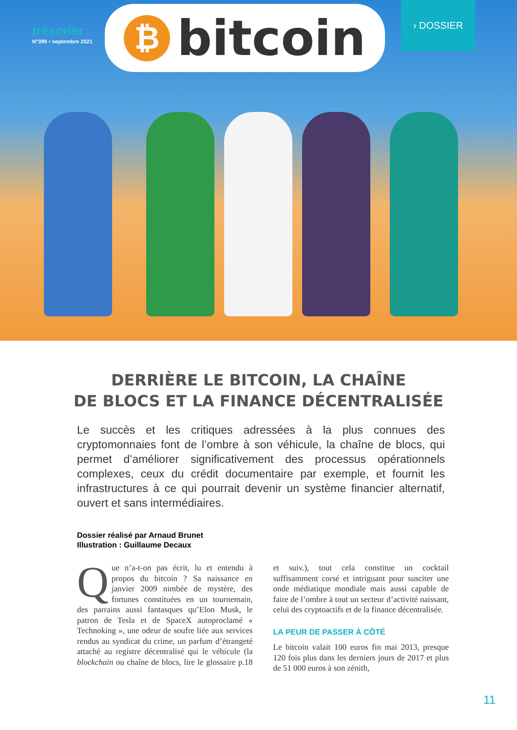trésorier
N°390 • septembre 2021
₿
bitcoin
› DOSSIER
DERRIÈRE LE BITCOIN, LA CHAÎNE
DE BLOCS ET LA FINANCE DÉCENTRALISÉE
Le succès et les critiques adressées à la plus connues des cryptomonnaies font de l’ombre à son véhicule, la chaîne de blocs, qui permet d’améliorer significativement des processus opérationnels complexes, ceux du crédit documentaire par exemple, et fournit les infrastructures à ce qui pourrait devenir un système financier alternatif, ouvert et sans intermédiaires.
Dossier réalisé par Arnaud Brunet
Illustration : Guillaume Decaux
Que n’a-t-on pas écrit, lu et entendu à propos du bitcoin ? Sa naissance en janvier 2009 nimbée de mystère, des fortunes constituées en un tournemain, des parrains aussi fantasques qu’Elon Musk, le patron de Tesla et de SpaceX autoproclamé « Technoking », une odeur de soufre liée aux services rendus au syndicat du crime, un parfum d’étrangeté attaché au registre décentralisé qui le véhicule (la blockchain ou chaîne de blocs, lire le glossaire p.18 et suiv.), tout cela constitue un cocktail suffisamment corsé et intriguant pour susciter une onde médiatique mondiale mais aussi capable de faire de l’ombre à tout un secteur d’activité naissant, celui des cryptoactifs et de la finance décentralisée.
LA PEUR DE PASSER À CÔTÉ
Le bitcoin valait 100 euros fin mai 2013, presque 120 fois plus dans les derniers jours de 2017 et plus de 51 000 euros à son zénith,
11